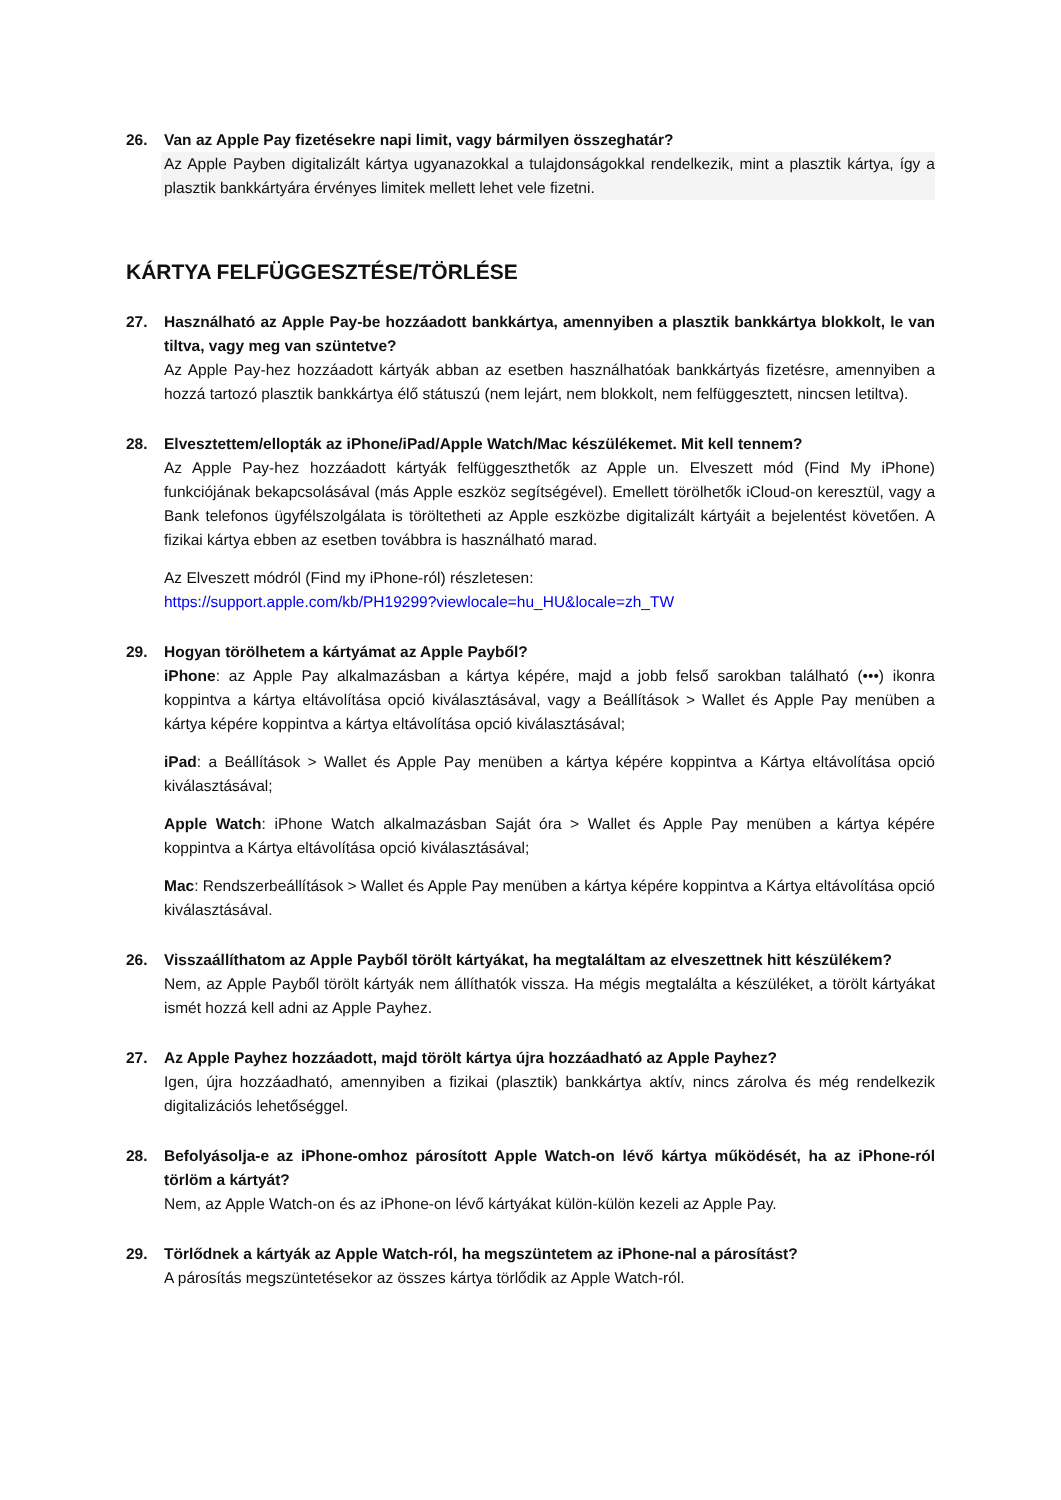26. Van az Apple Pay fizetésekre napi limit, vagy bármilyen összeghatár?
Az Apple Payben digitalizált kártya ugyanazokkal a tulajdonságokkal rendelkezik, mint a plasztik kártya, így a plasztik bankkártyára érvényes limitek mellett lehet vele fizetni.
KÁRTYA FELFÜGGESZTÉSE/TÖRLÉSE
27. Használható az Apple Pay-be hozzáadott bankkártya, amennyiben a plasztik bankkártya blokkolt, le van tiltva, vagy meg van szüntetve?
Az Apple Pay-hez hozzáadott kártyák abban az esetben használhatóak bankkártyás fizetésre, amennyiben a hozzá tartozó plasztik bankkártya élő státuszú (nem lejárt, nem blokkolt, nem felfüggesztett, nincsen letiltva).
28. Elvesztettem/ellopták az iPhone/iPad/Apple Watch/Mac készülékemet. Mit kell tennem?
Az Apple Pay-hez hozzáadott kártyák felfüggeszthetők az Apple un. Elveszett mód (Find My iPhone) funkciójának bekapcsolásával (más Apple eszköz segítségével). Emellett törölhetők iCloud-on keresztül, vagy a Bank telefonos ügyfélszolgálata is töröltetheti az Apple eszközbe digitalizált kártyáit a bejelentést követően. A fizikai kártya ebben az esetben továbbra is használható marad.
Az Elveszett módról (Find my iPhone-ról) részletesen:
https://support.apple.com/kb/PH19299?viewlocale=hu_HU&locale=zh_TW
29. Hogyan törölhetem a kártyámat az Apple Payből?
iPhone: az Apple Pay alkalmazásban a kártya képére, majd a jobb felső sarokban található (•••) ikonra koppintva a kártya eltávolítása opció kiválasztásával, vagy a Beállítások > Wallet és Apple Pay menüben a kártya képére koppintva a kártya eltávolítása opció kiválasztásával;
iPad: a Beállítások > Wallet és Apple Pay menüben a kártya képére koppintva a Kártya eltávolítása opció kiválasztásával;
Apple Watch: iPhone Watch alkalmazásban Saját óra > Wallet és Apple Pay menüben a kártya képére koppintva a Kártya eltávolítása opció kiválasztásával;
Mac: Rendszerbeállítások > Wallet és Apple Pay menüben a kártya képére koppintva a Kártya eltávolítása opció kiválasztásával.
26. Visszaállíthatom az Apple Payből törölt kártyákat, ha megtaláltam az elveszettnek hitt készülékem?
Nem, az Apple Payből törölt kártyák nem állíthatók vissza. Ha mégis megtalálta a készüléket, a törölt kártyákat ismét hozzá kell adni az Apple Payhez.
27. Az Apple Payhez hozzáadott, majd törölt kártya újra hozzáadható az Apple Payhez?
Igen, újra hozzáadható, amennyiben a fizikai (plasztik) bankkártya aktív, nincs zárolva és még rendelkezik digitalizációs lehetőséggel.
28. Befolyásolja-e az iPhone-omhoz párosított Apple Watch-on lévő kártya működését, ha az iPhone-ról törlöm a kártyát?
Nem, az Apple Watch-on és az iPhone-on lévő kártyákat külön-külön kezeli az Apple Pay.
29. Törlődnek a kártyák az Apple Watch-ról, ha megszüntetem az iPhone-nal a párosítást?
A párosítás megszüntetésekor az összes kártya törlődik az Apple Watch-ról.